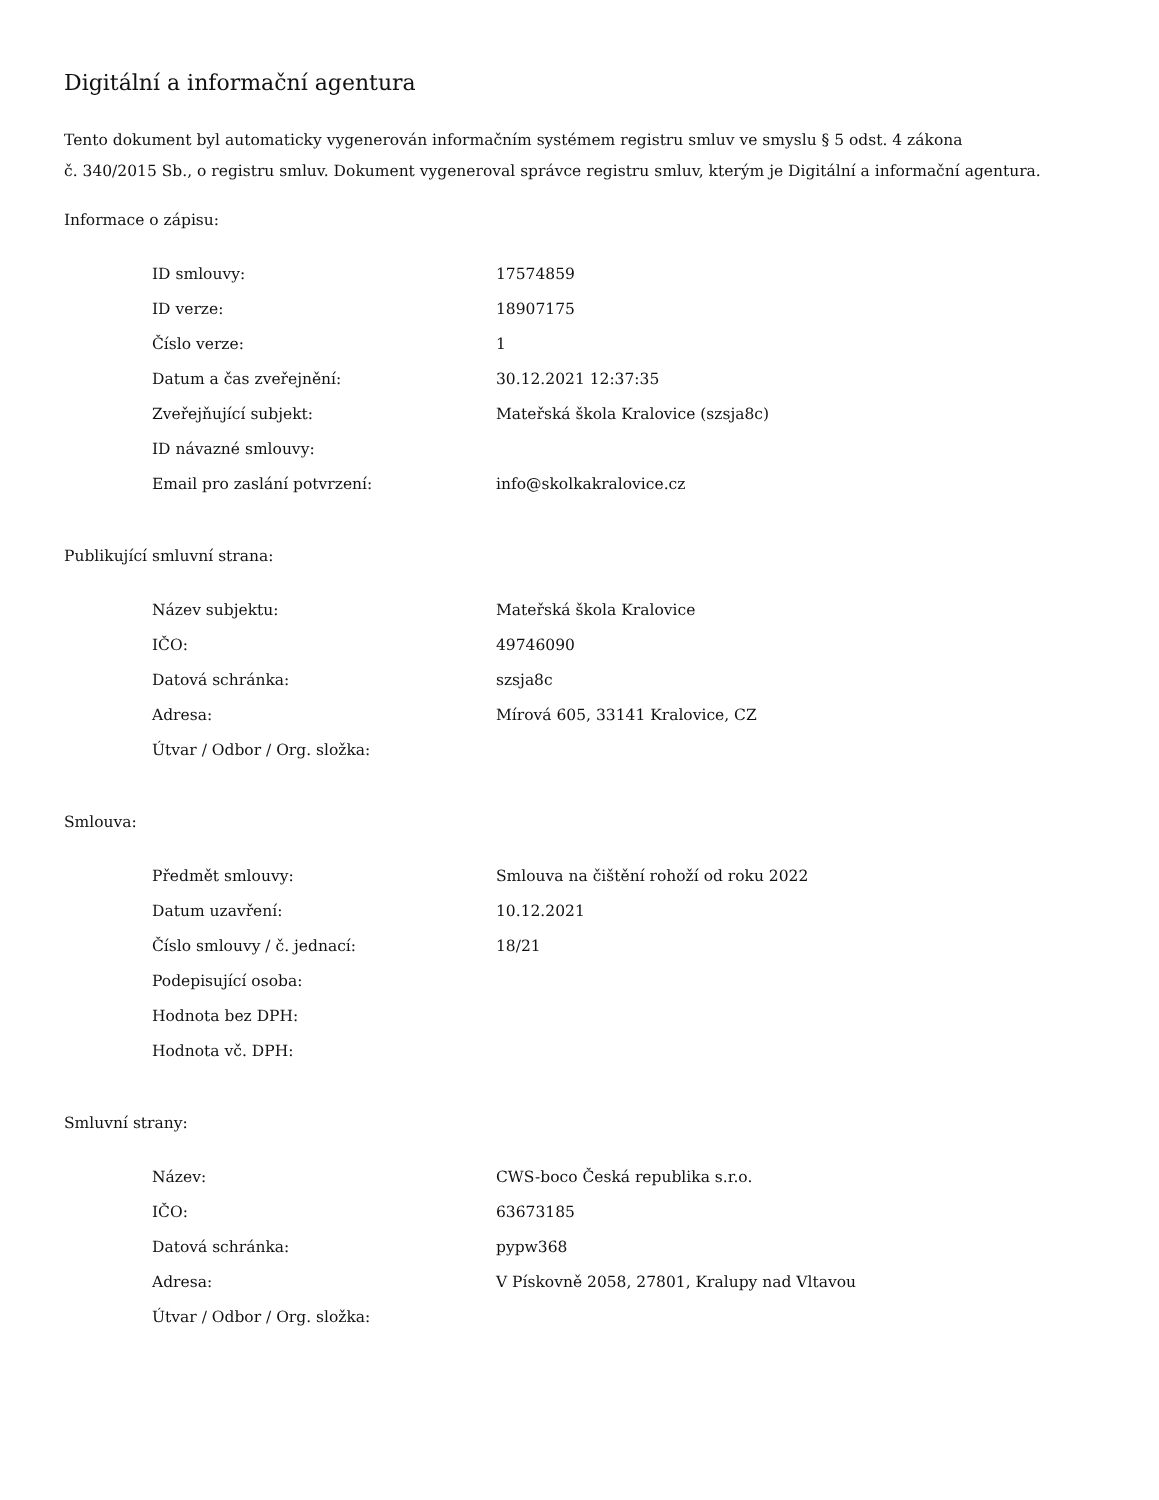Digitální a informační agentura
Tento dokument byl automaticky vygenerován informačním systémem registru smluv ve smyslu § 5 odst. 4 zákona
č. 340/2015 Sb., o registru smluv. Dokument vygeneroval správce registru smluv, kterým je Digitální a informační agentura.
Informace o zápisu:
| ID smlouvy: | 17574859 |
| ID verze: | 18907175 |
| Číslo verze: | 1 |
| Datum a čas zveřejnění: | 30.12.2021 12:37:35 |
| Zveřejňující subjekt: | Mateřská škola Kralovice (szsja8c) |
| ID návazné smlouvy: | |
| Email pro zaslání potvrzení: | info@skolkakralovice.cz |
Publikující smluvní strana:
| Název subjektu: | Mateřská škola Kralovice |
| IČO: | 49746090 |
| Datová schránka: | szsja8c |
| Adresa: | Mírová 605, 33141 Kralovice, CZ |
| Útvar / Odbor / Org. složka: | |
Smlouva:
| Předmět smlouvy: | Smlouva na čištění rohoží od roku 2022 |
| Datum uzavření: | 10.12.2021 |
| Číslo smlouvy / č. jednací: | 18/21 |
| Podepisující osoba: | |
| Hodnota bez DPH: | |
| Hodnota vč. DPH: | |
Smluvní strany:
| Název: | CWS-boco Česká republika s.r.o. |
| IČO: | 63673185 |
| Datová schránka: | pypw368 |
| Adresa: | V Pískovně 2058, 27801, Kralupy nad Vltavou |
| Útvar / Odbor / Org. složka: | |